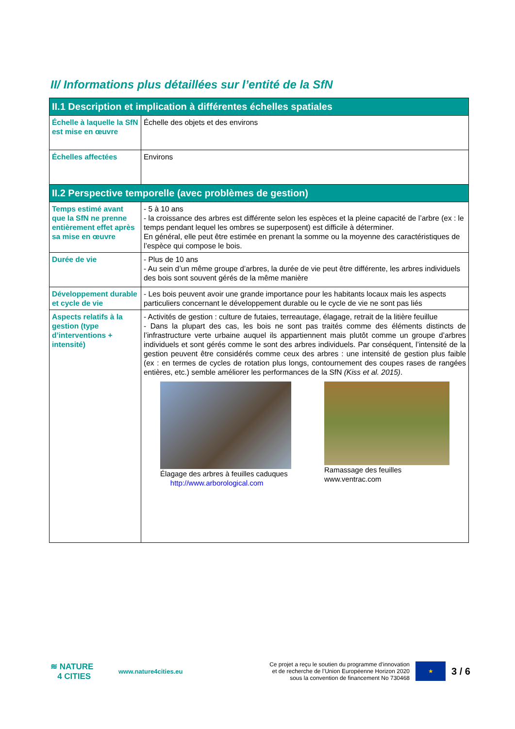II/ Informations plus détaillées sur l’entité de la SfN
| II.1 Description et implication à différentes échelles spatiales | |
| --- | --- |
| Échelle à laquelle la SfN est mise en œuvre | Échelle des objets et des environs |
| Échelles affectées | Environs |
| II.2 Perspective temporelle (avec problèmes de gestion) | |
| Temps estimé avant que la SfN ne prenne entièrement effet après sa mise en œuvre | - 5 à 10 ans - la croissance des arbres est différente selon les espèces et la pleine capacité de l’arbre (ex : le temps pendant lequel les ombres se superposent) est difficile à déterminer. En général, elle peut être estimée en prenant la somme ou la moyenne des caractéristiques de l’espèce qui compose le bois. |
| Durée de vie | - Plus de 10 ans - Au sein d’un même groupe d’arbres, la durée de vie peut être différente, les arbres individuels des bois sont souvent gérés de la même manière |
| Développement durable et cycle de vie | - Les bois peuvent avoir une grande importance pour les habitants locaux mais les aspects particuliers concernant le développement durable ou le cycle de vie ne sont pas liés |
| Aspects relatifs à la gestion (type d’interventions + intensité) | - Activités de gestion : culture de futaies, terreautage, élagage, retrait de la litière feuillue - Dans la plupart des cas, les bois ne sont pas traités comme des éléments distincts de l’infrastructure verte urbaine auquel ils appartiennent mais plutôt comme un groupe d’arbres individuels et sont gérés comme le sont des arbres individuels. Par conséquent, l’intensité de la gestion peuvent être considérés comme ceux des arbres : une intensité de gestion plus faible (ex : en termes de cycles de rotation plus longs, contournement des coupes rases de rangées entières, etc.) semble améliorer les performances de la SfN (Kiss et al. 2015) . Élagage des arbres à feuilles caduques http://www.arborological.com Ramassage des feuilles www.ventrac.com |
≋ NATURE
4 CITIES
www.nature4cities.eu
Ce projet a reçu le soutien du programme d’innovation et de recherche de l’Union Européenne Horizon 2020 sous la convention de financement No 730468
★
3 / 6